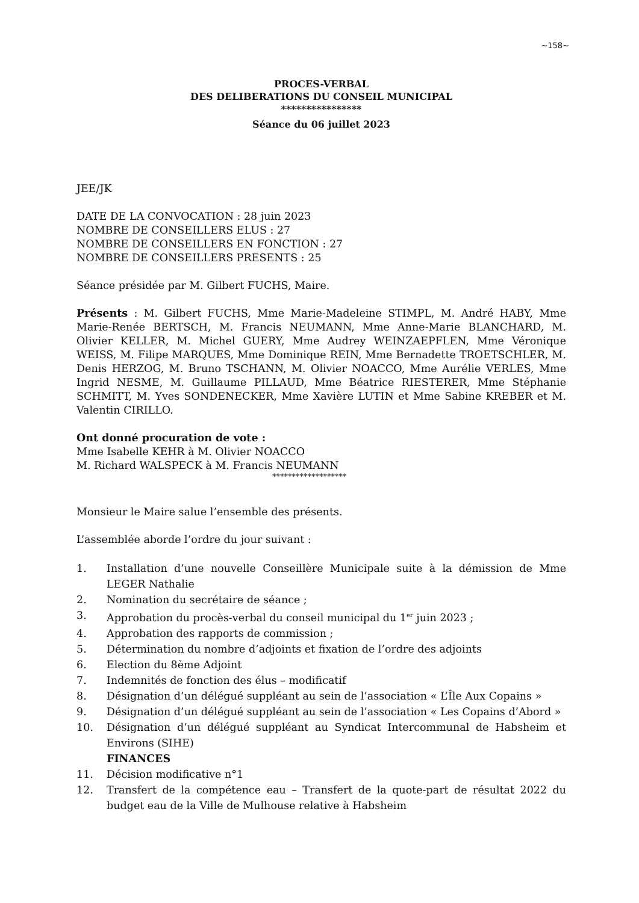~158~
PROCES-VERBAL
DES DELIBERATIONS DU CONSEIL MUNICIPAL
****************
Séance du 06 juillet 2023
JEE/JK
DATE DE LA CONVOCATION : 28 juin 2023
NOMBRE DE CONSEILLERS ELUS : 27
NOMBRE DE CONSEILLERS EN FONCTION : 27
NOMBRE DE CONSEILLERS PRESENTS : 25
Séance présidée par M. Gilbert FUCHS, Maire.
Présents : M. Gilbert FUCHS, Mme Marie-Madeleine STIMPL, M. André HABY, Mme Marie-Renée BERTSCH, M. Francis NEUMANN, Mme Anne-Marie BLANCHARD, M. Olivier KELLER, M. Michel GUERY, Mme Audrey WEINZAEPFLEN, Mme Véronique WEISS, M. Filipe MARQUES, Mme Dominique REIN, Mme Bernadette TROETSCHLER, M. Denis HERZOG, M. Bruno TSCHANN, M. Olivier NOACCO, Mme Aurélie VERLES, Mme Ingrid NESME, M. Guillaume PILLAUD, Mme Béatrice RIESTERER, Mme Stéphanie SCHMITT, M. Yves SONDENECKER, Mme Xavière LUTIN et Mme Sabine KREBER et M. Valentin CIRILLO.
Ont donné procuration de vote :
Mme Isabelle KEHR à M. Olivier NOACCO
M. Richard WALSPECK à M. Francis NEUMANN
*******************
Monsieur le Maire salue l’ensemble des présents.
L’assemblée aborde l’ordre du jour suivant :
1. Installation d’une nouvelle Conseillère Municipale suite à la démission de Mme LEGER Nathalie
2. Nomination du secrétaire de séance ;
3. Approbation du procès-verbal du conseil municipal du 1<sup>er</sup> juin 2023 ;
4. Approbation des rapports de commission ;
5. Détermination du nombre d’adjoints et fixation de l’ordre des adjoints
6. Election du 8ème Adjoint
7. Indemnités de fonction des élus – modificatif
8. Désignation d’un délégué suppléant au sein de l’association « L’Île Aux Copains »
9. Désignation d’un délégué suppléant au sein de l’association « Les Copains d’Abord »
10. Désignation d’un délégué suppléant au Syndicat Intercommunal de Habsheim et Environs (SIHE)
FINANCES
11. Décision modificative n°1
12. Transfert de la compétence eau – Transfert de la quote-part de résultat 2022 du budget eau de la Ville de Mulhouse relative à Habsheim